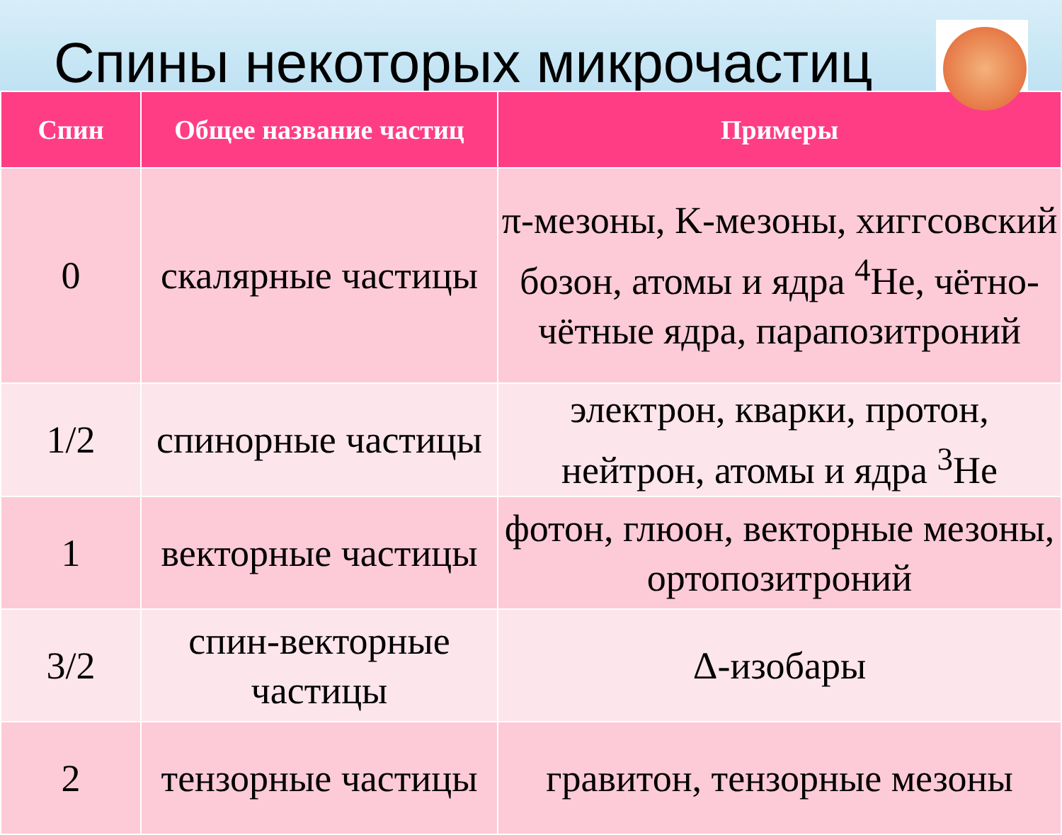Спины некоторых микрочастиц
| Спин | Общее название частиц | Примеры |
| --- | --- | --- |
| 0 | скалярные частицы | π-мезоны, K-мезоны, хиггсовский бозон, атомы и ядра <sup>4</sup>He, чётно-чётные ядра, парапозитроний |
| 1/2 | спинорные частицы | электрон, кварки, протон, нейтрон, атомы и ядра <sup>3</sup>He |
| 1 | векторные частицы | фотон, глюон, векторные мезоны, ортопозитроний |
| 3/2 | спин-векторные частицы | Δ-изобары |
| 2 | тензорные частицы | гравитон, тензорные мезоны |